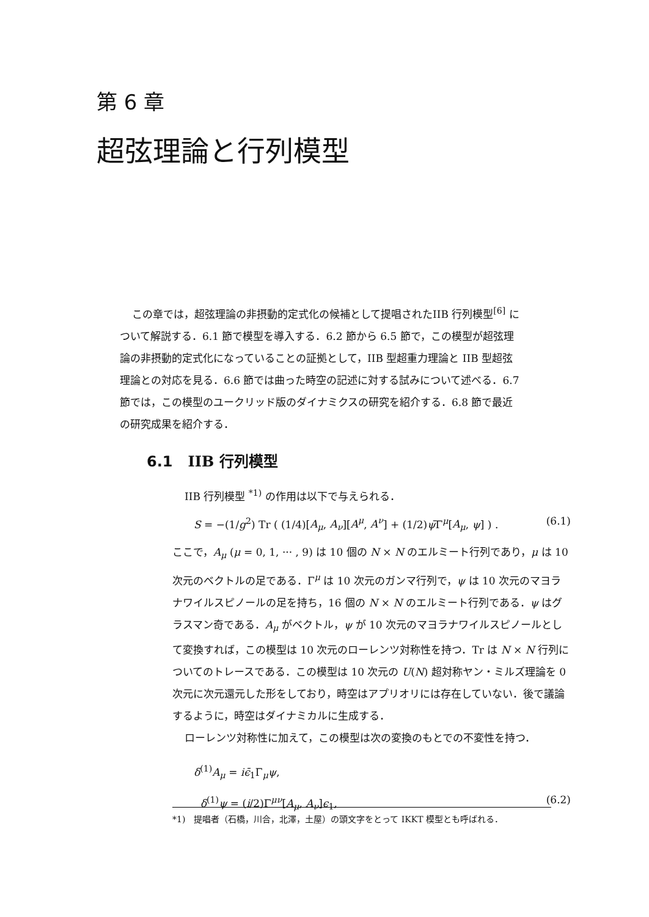第 6 章
超弦理論と行列模型
この章では，超弦理論の非摂動的定式化の候補として提唱されたIIB 行列模型<sup>[6]</sup> について解説する．6.1 節で模型を導入する．6.2 節から 6.5 節で，この模型が超弦理論の非摂動的定式化になっていることの証拠として，IIB 型超重力理論と IIB 型超弦理論との対応を見る．6.6 節では曲った時空の記述に対する試みについて述べる．6.7 節では，この模型のユークリッド版のダイナミクスの研究を紹介する．6.8 節で最近の研究成果を紹介する．
6.1 IIB 行列模型
IIB 行列模型 <sup>*1)</sup> の作用は以下で与えられる．
S = −(1/g<sup>2</sup>) Tr ( (1/4)[A<sub>μ</sub>, A<sub>ν</sub>][A<sup>μ</sup>, A<sup>ν</sup>] + (1/2)ψ̄Γ<sup>μ</sup>[A<sub>μ</sub>, ψ] ) . (6.1)
ここで，A<sub>μ</sub> (μ = 0, 1, ··· , 9) は 10 個の N × N のエルミート行列であり，μ は 10 次元のベクトルの足である．Γ<sup>μ</sup> は 10 次元のガンマ行列で，ψ は 10 次元のマヨラナワイルスピノールの足を持ち，16 個の N × N のエルミート行列である．ψ はグラスマン奇である．A<sub>μ</sub> がベクトル，ψ が 10 次元のマヨラナワイルスピノールとして変換すれば，この模型は 10 次元のローレンツ対称性を持つ．Tr は N × N 行列についてのトレースである．この模型は 10 次元の U(N) 超対称ヤン・ミルズ理論を 0 次元に次元還元した形をしており，時空はアプリオリには存在していない．後で議論するように，時空はダイナミカルに生成する．
ローレンツ対称性に加えて，この模型は次の変換のもとでの不変性を持つ．
δ<sup>(1)</sup>A<sub>μ</sub> = iϵ̄<sub>1</sub>Γ<sub>μ</sub>ψ,
δ<sup>(1)</sup>ψ = (i/2)Γ<sup>μν</sup>[A<sub>μ</sub>, A<sub>ν</sub>]ϵ<sub>1</sub>, (6.2)
*1)　提唱者（石橋，川合，北澤，土屋）の頭文字をとって IKKT 模型とも呼ばれる．